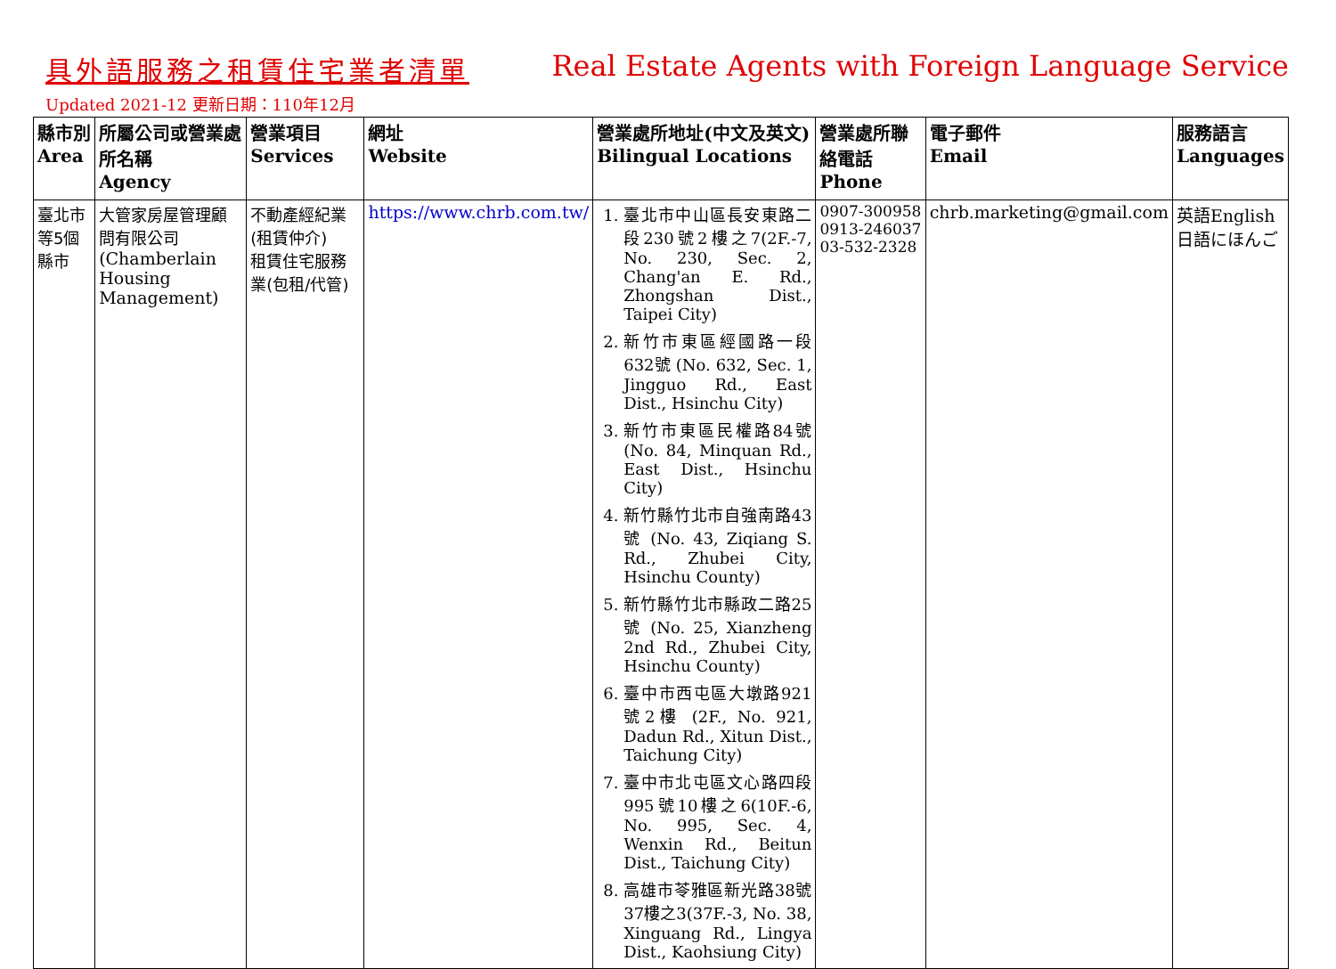具外語服務之租賃住宅業者清單 Real Estate Agents with Foreign Language Service
Updated 2021-12 更新日期：110年12月
| 縣市別 Area | 所屬公司或營業處所名稱 Agency | 營業項目 Services | 網址 Website | 營業處所地址(中文及英文) Bilingual Locations | 營業處所聯絡電話 Phone | 電子郵件 Email | 服務語言 Languages |
| --- | --- | --- | --- | --- | --- | --- | --- |
| 臺北市等5個縣市 | 大管家房屋管理顧問有限公司 (Chamberlain Housing Management) | 不動產經紀業(租賃仲介) 租賃住宅服務業(包租/代管) | https://www.chrb.com.tw/ | 1. 臺北市中山區長安東路二段230號2樓之7(2F.-7, No. 230, Sec. 2, Chang'an E. Rd., Zhongshan Dist., Taipei City) 2. 新竹市東區經國路一段632號 (No. 632, Sec. 1, Jingguo Rd., East Dist., Hsinchu City) 3. 新竹市東區民權路84號(No. 84, Minquan Rd., East Dist., Hsinchu City) 4. 新竹縣竹北市自強南路43號 (No. 43, Ziqiang S. Rd., Zhubei City, Hsinchu County) 5. 新竹縣竹北市縣政二路25號 (No. 25, Xianzheng 2nd Rd., Zhubei City, Hsinchu County) 6. 臺中市西屯區大墩路921號2樓 (2F., No. 921, Dadun Rd., Xitun Dist., Taichung City) 7. 臺中市北屯區文心路四段995號10樓之6(10F.-6, No. 995, Sec. 4, Wenxin Rd., Beitun Dist., Taichung City) 8. 高雄市苓雅區新光路38號37樓之3(37F.-3, No. 38, Xinguang Rd., Lingya Dist., Kaohsiung City) | 0907-300958 0913-246037 03-532-2328 | chrb.marketing@gmail.com | 英語English 日語にほんご |